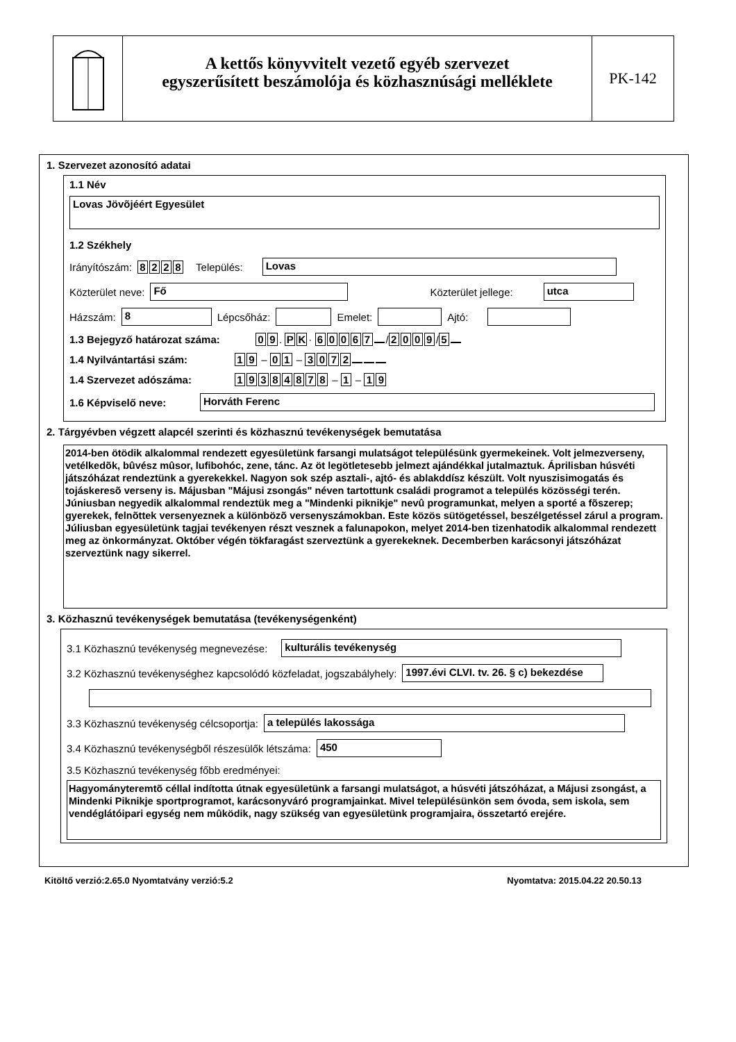A kettős könyvvitelt vezető egyéb szervezet
egyszerűsített beszámolója és közhasznúsági melléklete
PK-142
1. Szervezet azonosító adatai
1.1 Név
Lovas Jövõjéért Egyesület
1.2 Székhely
Irányítószám: 8228 Település: Lovas
Közterület neve: Fő Közterület jellege: utca
Házszám: 8 Lépcsőház: Emelet: Ajtó:
1.3 Bejegyző határozat száma: 09. PK · 60067 / 2009 / 5
1.4 Nyilvántartási szám: 19 – 01 – 3072
1.4 Szervezet adószáma: 19384878 – 1 – 19
1.6 Képviselő neve: Horváth Ferenc
2. Tárgyévben végzett alapcél szerinti és közhasznú tevékenységek bemutatása
2014-ben ötödik alkalommal rendezett egyesületünk farsangi mulatságot településünk gyermekeinek. Volt jelmezverseny, vetélkedõk, bûvész mûsor, lufibohóc, zene, tánc. Az öt legötletesebb jelmezt ajándékkal jutalmaztuk. Áprilisban húsvéti játszóházat rendeztünk a gyerekekkel. Nagyon sok szép asztali-, ajtó- és ablakddísz készült. Volt nyuszisimogatás és tojáskeresõ verseny is. Májusban "Májusi zsongás" néven tartottunk családi programot a település közösségi terén. Júniusban negyedik alkalommal rendeztük meg a "Mindenki piknikje" nevû programunkat, melyen a sporté a fõszerep; gyerekek, felnõttek versenyeznek a különbözõ versenyszámokban. Este közös sütögetéssel, beszélgetéssel zárul a program. Júliusban egyesületünk tagjai tevékenyen részt vesznek a falunapokon, melyet 2014-ben tizenhatodik alkalommal rendezett meg az önkormányzat. Október végén tökfaragást szerveztünk a gyerekeknek. Decemberben karácsonyi játszóházat szerveztünk nagy sikerrel.
3. Közhasznú tevékenységek bemutatása (tevékenységenként)
3.1 Közhasznú tevékenység megnevezése: kulturális tevékenység
3.2 Közhasznú tevékenységhez kapcsolódó közfeladat, jogszabályhely: 1997.évi CLVI. tv. 26. § c) bekezdése
3.3 Közhasznú tevékenység célcsoportja: a település lakossága
3.4 Közhasznú tevékenységből részesülők létszáma: 450
3.5 Közhasznú tevékenység főbb eredményei:
Hagyományteremtõ céllal indította útnak egyesületünk a farsangi mulatságot, a húsvéti játszóházat, a Májusi zsongást, a Mindenki Piknikje sportprogramot, karácsonyváró programjainkat. Mivel településünkön sem óvoda, sem iskola, sem vendéglátóipari egység nem mûködik, nagy szükség van egyesületünk programjaira, összetartó erejére.
Kitöltő verzió:2.65.0 Nyomtatvány verzió:5.2 Nyomtatva: 2015.04.22 20.50.13